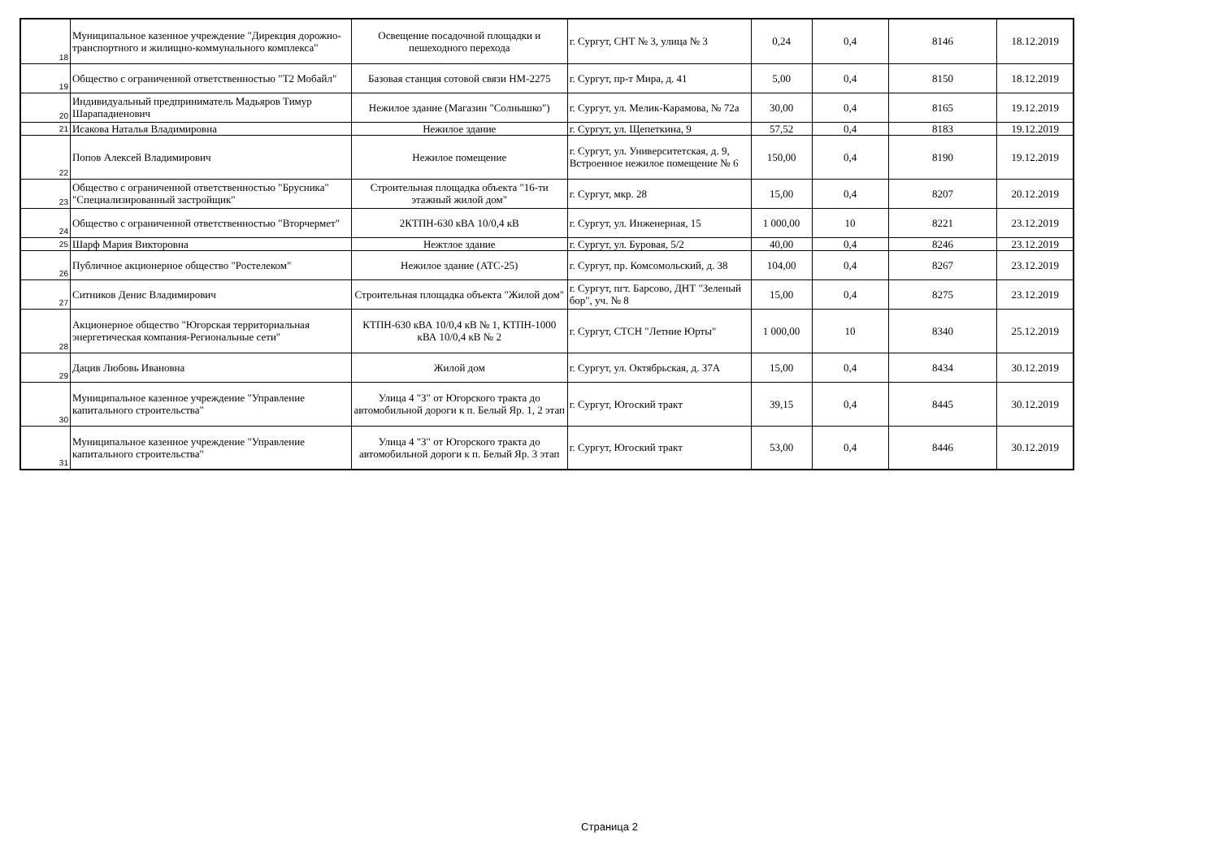| 18 | Муниципальное казенное учреждение "Дирекция дорожно-транспортного и жилищно-коммунального комплекса" | Освещение посадочной площадки и пешеходного перехода | г. Сургут, СНТ № 3, улица № 3 | 0,24 | 0,4 | 8146 | 18.12.2019 |
| 19 | Общество с ограниченной ответственностью "Т2 Мобайл" | Базовая станция сотовой связи НМ-2275 | г. Сургут, пр-т Мира, д. 41 | 5,00 | 0,4 | 8150 | 18.12.2019 |
| 20 | Индивидуальный предприниматель Мадьяров Тимур Шарападиенович | Нежилое здание (Магазин "Солнышко") | г. Сургут, ул. Мелик-Карамова, № 72а | 30,00 | 0,4 | 8165 | 19.12.2019 |
| 21 | Исакова Наталья Владимировна | Нежилое здание | г. Сургут, ул. Щепеткина, 9 | 57,52 | 0,4 | 8183 | 19.12.2019 |
| 22 | Попов Алексей Владимирович | Нежилое помещение | г. Сургут, ул. Университетская, д. 9, Встроенное нежилое помещение № 6 | 150,00 | 0,4 | 8190 | 19.12.2019 |
| 23 | Общество с ограниченной ответственностью "Брусника" "Специализированный застройщик" | Строительная площадка объекта "16-ти этажный жилой дом" | г. Сургут, мкр. 28 | 15,00 | 0,4 | 8207 | 20.12.2019 |
| 24 | Общество с ограниченной ответственностью "Вторчермет" | 2КТПН-630 кВА 10/0,4 кВ | г. Сургут, ул. Инженерная, 15 | 1 000,00 | 10 | 8221 | 23.12.2019 |
| 25 | Шарф Мария Викторовна | Нежтлое здание | г. Сургут, ул. Буровая, 5/2 | 40,00 | 0,4 | 8246 | 23.12.2019 |
| 26 | Публичное акционерное общество "Ростелеком" | Нежилое здание (АТС-25) | г. Сургут, пр. Комсомольский, д. 38 | 104,00 | 0,4 | 8267 | 23.12.2019 |
| 27 | Ситников Денис Владимирович | Строительная площадка объекта "Жилой дом" | г. Сургут, пгт. Барсово, ДНТ "Зеленый бор", уч. № 8 | 15,00 | 0,4 | 8275 | 23.12.2019 |
| 28 | Акционерное общество "Югорская территориальная энергетическая компания-Региональные сети" | КТПН-630 кВА 10/0,4 кВ № 1, КТПН-1000 кВА 10/0,4 кВ № 2 | г. Сургут, СТСН "Летние Юрты" | 1 000,00 | 10 | 8340 | 25.12.2019 |
| 29 | Дацив Любовь Ивановна | Жилой дом | г. Сургут, ул. Октябрьская, д. 37А | 15,00 | 0,4 | 8434 | 30.12.2019 |
| 30 | Муниципальное казенное учреждение "Управление капитального строительства" | Улица 4 "З" от Югорского тракта до автомобильной дороги к п. Белый Яр. 1, 2 этап | г. Сургут, Югоский тракт | 39,15 | 0,4 | 8445 | 30.12.2019 |
| 31 | Муниципальное казенное учреждение "Управление капитального строительства" | Улица 4 "З" от Югорского тракта до автомобильной дороги к п. Белый Яр. 3 этап | г. Сургут, Югоский тракт | 53,00 | 0,4 | 8446 | 30.12.2019 |
Страница 2